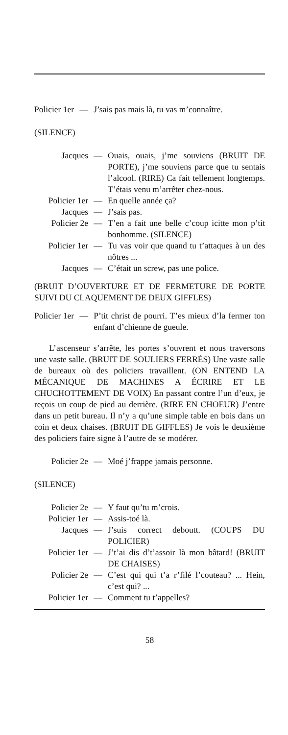Policier 1er — J’sais pas mais là, tu vas m’connaître.
(SILENCE)
Jacques — Ouais, ouais, j’me souviens (BRUIT DE PORTE), j’me souviens parce que tu sentais l’alcool. (RIRE) Ca fait tellement longtemps. T’étais venu m’arrêter chez-nous.
Policier 1er — En quelle année ça?
Jacques — J’sais pas.
Policier 2e — T’en a fait une belle c’coup icitte mon p’tit bonhomme. (SILENCE)
Policier 1er — Tu vas voir que quand tu t’attaques à un des nôtres ...
Jacques — C’était un screw, pas une police.
(BRUIT D’OUVERTURE ET DE FERMETURE DE PORTE SUIVI DU CLAQUEMENT DE DEUX GIFFLES)
Policier 1er — P’tit christ de pourri. T’es mieux d’la fermer ton enfant d’chienne de gueule.
L’ascenseur s’arrête, les portes s’ouvrent et nous traversons une vaste salle. (BRUIT DE SOULIERS FERRÉS) Une vaste salle de bureaux où des policiers travaillent. (ON ENTEND LA MÉCANIQUE DE MACHINES A ÉCRIRE ET LE CHUCHOTTEMENT DE VOIX) En passant contre l’un d’eux, je reçois un coup de pied au derrière. (RIRE EN CHOEUR) J’entre dans un petit bureau. Il n’y a qu’une simple table en bois dans un coin et deux chaises. (BRUIT DE GIFFLES) Je vois le deuxième des policiers faire signe à l’autre de se modérer.
Policier 2e — Moé j’frappe jamais personne.
(SILENCE)
Policier 2e — Y faut qu’tu m’crois.
Policier 1er — Assis-toé là.
Jacques — J’suis correct deboutt. (COUPS DU POLICIER)
Policier 1er — J’t’ai dis d’t’assoir là mon bâtard! (BRUIT DE CHAISES)
Policier 2e — C’est qui qui t’a r’filé l’couteau? ... Hein, c’est qui? ...
Policier 1er — Comment tu t’appelles?
58